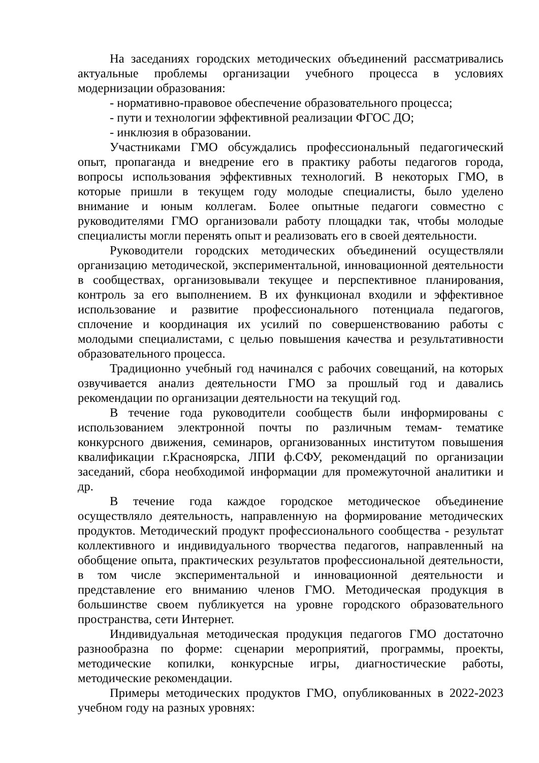На заседаниях городских методических объединений рассматривались актуальные проблемы организации учебного процесса в условиях модернизации образования:
- нормативно-правовое обеспечение образовательного процесса;
- пути и технологии эффективной реализации ФГОС ДО;
- инклюзия в образовании.
Участниками ГМО обсуждались профессиональный педагогический опыт, пропаганда и внедрение его в практику работы педагогов города, вопросы использования эффективных технологий. В некоторых ГМО, в которые пришли в текущем году молодые специалисты, было уделено внимание и юным коллегам. Более опытные педагоги совместно с руководителями ГМО организовали работу площадки так, чтобы молодые специалисты могли перенять опыт и реализовать его в своей деятельности.
Руководители городских методических объединений осуществляли организацию методической, экспериментальной, инновационной деятельности в сообществах, организовывали текущее и перспективное планирования, контроль за его выполнением. В их функционал входили и эффективное использование и развитие профессионального потенциала педагогов, сплочение и координация их усилий по совершенствованию работы с молодыми специалистами, с целью повышения качества и результативности образовательного процесса.
Традиционно учебный год начинался с рабочих совещаний, на которых озвучивается анализ деятельности ГМО за прошлый год и давались рекомендации по организации деятельности на текущий год.
В течение года руководители сообществ были информированы с использованием электронной почты по различным темам- тематике конкурсного движения, семинаров, организованных институтом повышения квалификации г.Красноярска, ЛПИ ф.СФУ, рекомендаций по организации заседаний, сбора необходимой информации для промежуточной аналитики и др.
В течение года каждое городское методическое объединение осуществляло деятельность, направленную на формирование методических продуктов. Методический продукт профессионального сообщества - результат коллективного и индивидуального творчества педагогов, направленный на обобщение опыта, практических результатов профессиональной деятельности, в том числе экспериментальной и инновационной деятельности и представление его вниманию членов ГМО. Методическая продукция в большинстве своем публикуется на уровне городского образовательного пространства, сети Интернет.
Индивидуальная методическая продукция педагогов ГМО достаточно разнообразна по форме: сценарии мероприятий, программы, проекты, методические копилки, конкурсные игры, диагностические работы, методические рекомендации.
Примеры методических продуктов ГМО, опубликованных в 2022-2023 учебном году на разных уровнях: